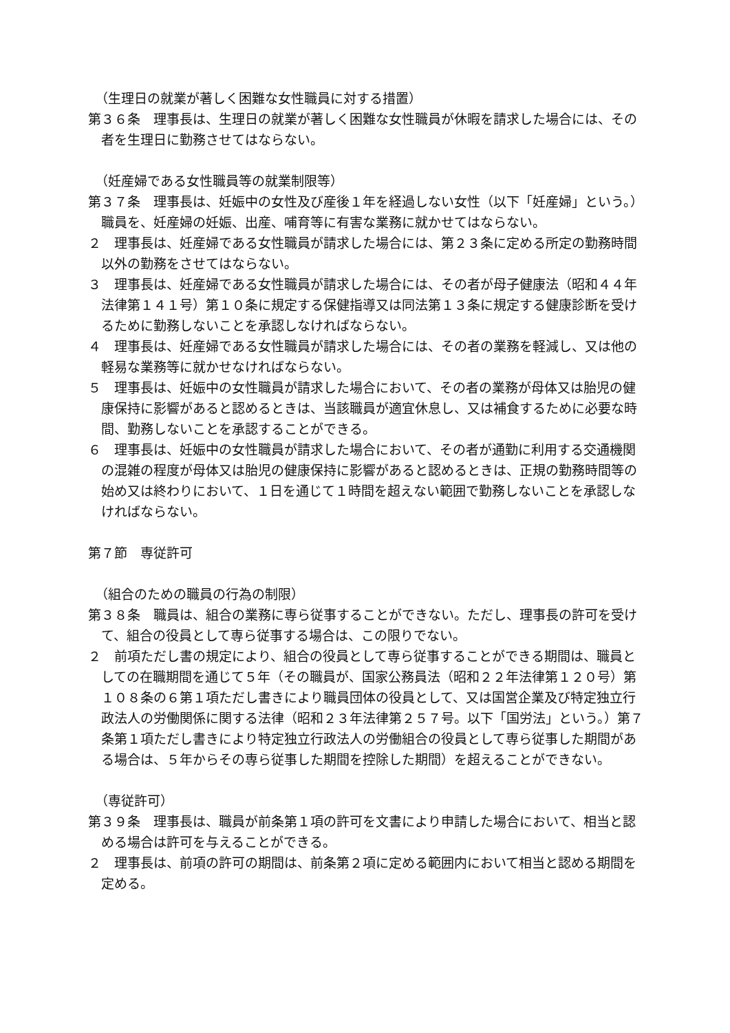（生理日の就業が著しく困難な女性職員に対する措置）
第３６条　理事長は、生理日の就業が著しく困難な女性職員が休暇を請求した場合には、その者を生理日に勤務させてはならない。
（妊産婦である女性職員等の就業制限等）
第３７条　理事長は、妊娠中の女性及び産後１年を経過しない女性（以下「妊産婦」という。）職員を、妊産婦の妊娠、出産、哺育等に有害な業務に就かせてはならない。
２　理事長は、妊産婦である女性職員が請求した場合には、第２３条に定める所定の勤務時間以外の勤務をさせてはならない。
３　理事長は、妊産婦である女性職員が請求した場合には、その者が母子健康法（昭和４４年法律第１４１号）第１０条に規定する保健指導又は同法第１３条に規定する健康診断を受けるために勤務しないことを承認しなければならない。
４　理事長は、妊産婦である女性職員が請求した場合には、その者の業務を軽減し、又は他の軽易な業務等に就かせなければならない。
５　理事長は、妊娠中の女性職員が請求した場合において、その者の業務が母体又は胎児の健康保持に影響があると認めるときは、当該職員が適宜休息し、又は補食するために必要な時間、勤務しないことを承認することができる。
６　理事長は、妊娠中の女性職員が請求した場合において、その者が通勤に利用する交通機関の混雑の程度が母体又は胎児の健康保持に影響があると認めるときは、正規の勤務時間等の始め又は終わりにおいて、１日を通じて１時間を超えない範囲で勤務しないことを承認しなければならない。
第７節　専従許可
（組合のための職員の行為の制限）
第３８条　職員は、組合の業務に専ら従事することができない。ただし、理事長の許可を受けて、組合の役員として専ら従事する場合は、この限りでない。
２　前項ただし書の規定により、組合の役員として専ら従事することができる期間は、職員としての在職期間を通じて５年（その職員が、国家公務員法（昭和２２年法律第１２０号）第１０８条の６第１項ただし書きにより職員団体の役員として、又は国営企業及び特定独立行政法人の労働関係に関する法律（昭和２３年法律第２５７号。以下「国労法」という。）第７条第１項ただし書きにより特定独立行政法人の労働組合の役員として専ら従事した期間がある場合は、５年からその専ら従事した期間を控除した期間）を超えることができない。
（専従許可）
第３９条　理事長は、職員が前条第１項の許可を文書により申請した場合において、相当と認める場合は許可を与えることができる。
２　理事長は、前項の許可の期間は、前条第２項に定める範囲内において相当と認める期間を定める。